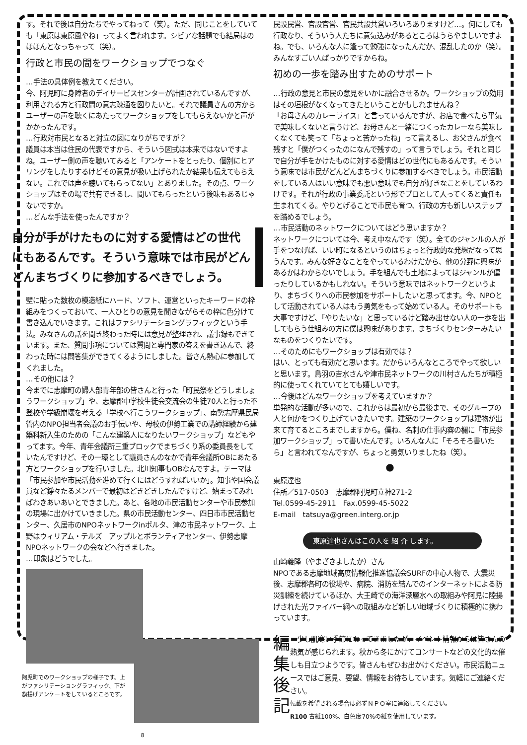す。それで後は自分たちでやってねって（笑）。ただ、同じことをしていても「東原は東原風やね」ってよく言われます。シビアな話題でも結局はのほほんとなっちゃって（笑）。
行政と市民の間をワークショップでつなぐ
…手法の具体例を教えてください。
今、阿児町に身障者のデイサービスセンターが計画されているんですが、利用される方と行政間の意志疎通を図りたいと。それで議員さんの方からユーザーの声を聴くにあたってワークショップをしてもらえないかと声がかかったんです。
…行政対市民となると対立の図になりがちですが？
議員は本当は住民の代表ですから、そういう図式は本来ではないですよね。ユーザー側の声を聴いてみると「アンケートをとったり、個別にヒアリングをしたりするけどその意見が吸い上げられたか結果も伝えてもらえない。これでは声を聴いてもらってない」とありました。その点、ワークショップはその場で共有できるし、聞いてもらったという後味もあるじゃないですか。
…どんな手法を使ったんですか？
自分が手がけたものに対する愛情はどの世代にもあるんです。そういう意味では市民がどんどんまちづくりに参加するべきでしょう。
壁に貼った数枚の模造紙にハード、ソフト、運営といったキーワードの枠組みをつくっておいて、一人ひとりの意見を聞きながらその枠に色分けて書き込んでいきます。これはファシリテーショングラフィックという手法。みなさんの話を聞き終わった時には意見が整理され、議事録もできています。また、質問事項については質問と専門家の答えを書き込んで、終わった時には問答集ができてくるようにしました。皆さん熱心に参加してくれました。
…その他には？
今までに志摩町の婦人部青年部の皆さんと行った「町民祭をどうしましょうワークショップ」や、志摩郡中学校生徒会交流会の生徒70人と行った不登校や学級崩壊を考える「学校へ行こうワークショップ」、南勢志摩県民局管内のNPO担当者会議のお手伝いや、母校の伊勢工業での講師経験から建築科新入生のための「こんな建築人になりたいワークショップ」などもやってます。今年、青年会議所三重ブロックでまちづくり系の委員長をしていたんですけど、その一環として議員さんのなかで青年会議所OBにあたる方とワークショップを行いました。北川知事もOBなんですよ。テーマは「市民参加や市民活動を進めて行くにはどうすればいいか」。知事や国会議員など錚々たるメンバーで最初はどきどきしたんですけど、始まってみればわきあいあいとできました。あと、各地の市民活動センターや市民参加の現場に出かけていきました。県の市民活動センター、四日市市民活動センター、久居市のNPOネットワークinポルタ、津の市民ネットワーク、上野はウィリアム・テルズ　アップルとボランティアセンター、伊勢志摩NPOネットワークの会などへ行きました。
…印象はどうでした。
阿児町でのワークショップの様子です。上がファシリテーショングラフィック、下が旗揚げアンケートをしているところです。
8
民設民営、官設官営、官民共設共営いろいろありますけど…。何にしても行政なり、そういう人たちに意気込みがあるところはうらやましいですよね。でも、いろんな人に逢って勉強になったんだか、混乱したのか（笑）。みんなすごい人ばっかりですからね。
初めの一歩を踏み出すためのサポート
…行政の意見と市民の意見をいかに融合させるか。ワークショップの効用はその垣根がなくなってきたということかもしれませんね？
「お母さんのカレーライス」と言っているんですが、お店で食べたら平気で美味しくないと言うけど、お母さんと一緒につくったカレーなら美味しくなくても笑って「ちょっと苦かったね」って言えるし、お父さんが食べ残すと「僕がつくったのになんで残すの」って言うでしょう。それと同じで自分が手をかけたものに対する愛情はどの世代にもあるんです。そういう意味では市民がどんどんまちづくりに参加するべきでしょう。市民活動をしている人はいい意味でも悪い意味でも自分が好きなことをしているわけです。それが行政の事業委託という形でプロとして入ってくると責任も生まれてくる。やりとげることで市民も育つ、行政の方も新しいステップを踏めるでしょう。
…市民活動のネットワークについてはどう思いますか？
ネットワークについては今、考え中なんです（笑）。全てのジャンルの人が手をつなげば、いい町になるというのはちょっと行政的な発想だなって思うんです。みんな好きなことをやっているわけだから、他の分野に興味があるかはわからないでしょう。手を組んでも土地によってはジャンルが偏ったりしているかもしれない。そういう意味ではネットワークというより、まちづくりへの市民参加をサポートしたいと思ってます。今、NPOとして活動されている人はもう勇気をもって始めている人。そのサポートも大事ですけど、「やりたいな」と思っているけど踏み出せない人の一歩を出してもらう仕組みの方に僕は興味があります。まちづくりセンターみたいなものをつくりたいです。
…そのためにもワークショップは有効では？
はい、とっても有効だと思います。だからいろんなところでやって欲しいと思います。鳥羽の吉水さんや津市民ネットワークの川村さんたちが積極的に使ってくれていてとても嬉しいです。
…今後はどんなワークショップを考えていますか？
単発的な活動が多いので、これからは最初から最後まで、そのグループの人と何かをつくり上げていきたいです。建築のワークショップは建物が出来て育てるところまでしますから。僕ね、名刺の仕事内容の欄に「市民参加ワークショップ」って書いたんです。いろんな人に「そろそろ書いたら」と言われてなんですが、ちょっと勇気いりましたね（笑）。
●
東原達也
住所／517-0503　志摩郡阿児町立神271-2
Tel.0599-45-2911　Fax.0599-45-5022
E-mail　tatsuya@green.interg.or.jp
東原達也さんはこの人を 紹 介 します。
山崎義隆（やまざきよしたか）さん
NPOである志摩地域高度情報化推進協議会SURFの中心人物で、大震災後、志摩郡各町の役場や、病院、消防を結んでのインターネットによる防災訓練を続けているほか、大王崎での海洋深層水への取組みや阿児に陸揚げされた光ファイバー網への取組みなど新しい地域づくりに積極的に携わっています。
編
集
後
記
　少し肌寒い季節になってきましたが、イベント情報からは皆さんの熱気が感じられます。秋から冬にかけてコンサートなどの文化的な催しも目立つようです。皆さんもぜひお出かけください。市民活動ニュースではご意見、要望、情報をお待ちしています。気軽にご連絡ください。
転載を希望される場合は必ずＮＰＯ室に連絡してください。
R100 古紙100%、白色度70%の紙を使用しています。